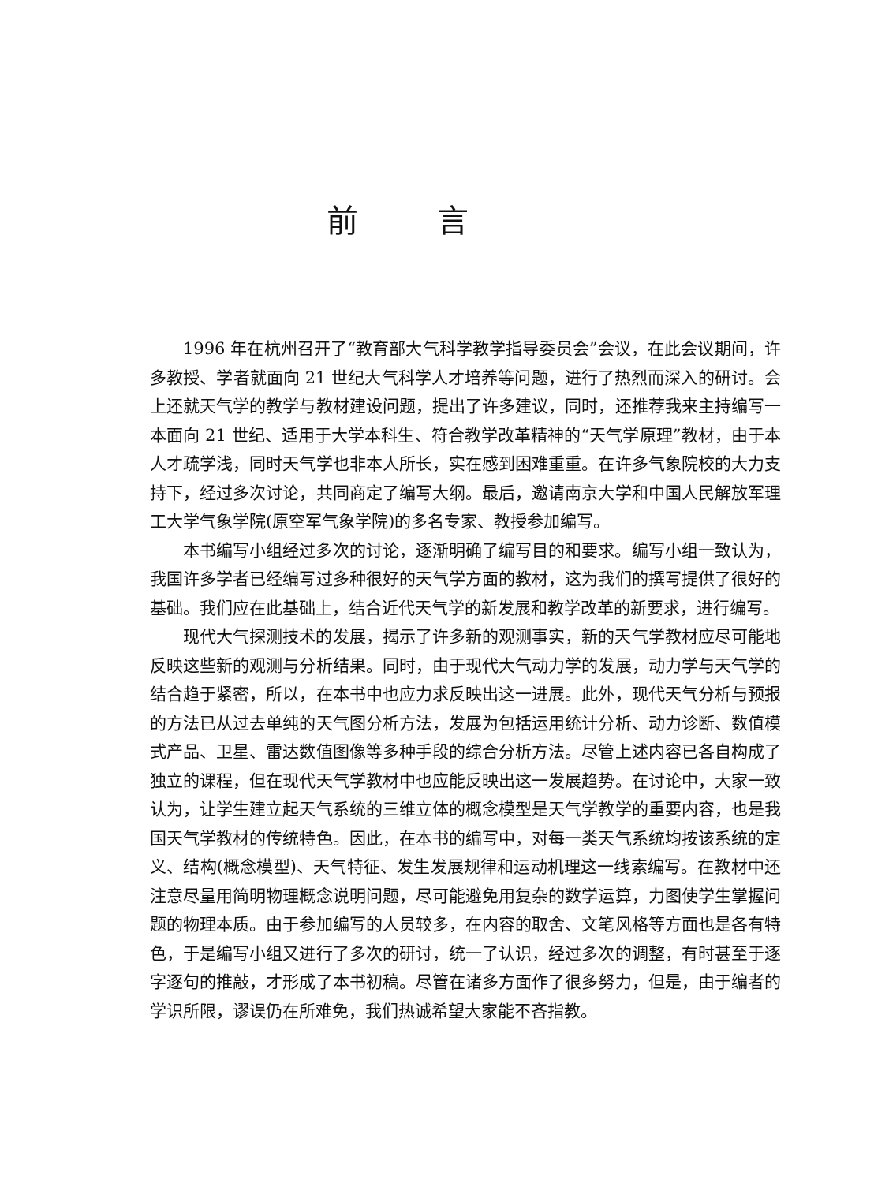前言
1996 年在杭州召开了“教育部大气科学教学指导委员会”会议，在此会议期间，许多教授、学者就面向 21 世纪大气科学人才培养等问题，进行了热烈而深入的研讨。会上还就天气学的教学与教材建设问题，提出了许多建议，同时，还推荐我来主持编写一本面向 21 世纪、适用于大学本科生、符合教学改革精神的“天气学原理”教材，由于本人才疏学浅，同时天气学也非本人所长，实在感到困难重重。在许多气象院校的大力支持下，经过多次讨论，共同商定了编写大纲。最后，邀请南京大学和中国人民解放军理工大学气象学院(原空军气象学院)的多名专家、教授参加编写。
本书编写小组经过多次的讨论，逐渐明确了编写目的和要求。编写小组一致认为，我国许多学者已经编写过多种很好的天气学方面的教材，这为我们的撰写提供了很好的基础。我们应在此基础上，结合近代天气学的新发展和教学改革的新要求，进行编写。
现代大气探测技术的发展，揭示了许多新的观测事实，新的天气学教材应尽可能地反映这些新的观测与分析结果。同时，由于现代大气动力学的发展，动力学与天气学的结合趋于紧密，所以，在本书中也应力求反映出这一进展。此外，现代天气分析与预报的方法已从过去单纯的天气图分析方法，发展为包括运用统计分析、动力诊断、数值模式产品、卫星、雷达数值图像等多种手段的综合分析方法。尽管上述内容已各自构成了独立的课程，但在现代天气学教材中也应能反映出这一发展趋势。在讨论中，大家一致认为，让学生建立起天气系统的三维立体的概念模型是天气学教学的重要内容，也是我国天气学教材的传统特色。因此，在本书的编写中，对每一类天气系统均按该系统的定义、结构(概念模型)、天气特征、发生发展规律和运动机理这一线索编写。在教材中还注意尽量用简明物理概念说明问题，尽可能避免用复杂的数学运算，力图使学生掌握问题的物理本质。由于参加编写的人员较多，在内容的取舍、文笔风格等方面也是各有特色，于是编写小组又进行了多次的研讨，统一了认识，经过多次的调整，有时甚至于逐字逐句的推敲，才形成了本书初稿。尽管在诸多方面作了很多努力，但是，由于编者的学识所限，谬误仍在所难免，我们热诚希望大家能不吝指教。